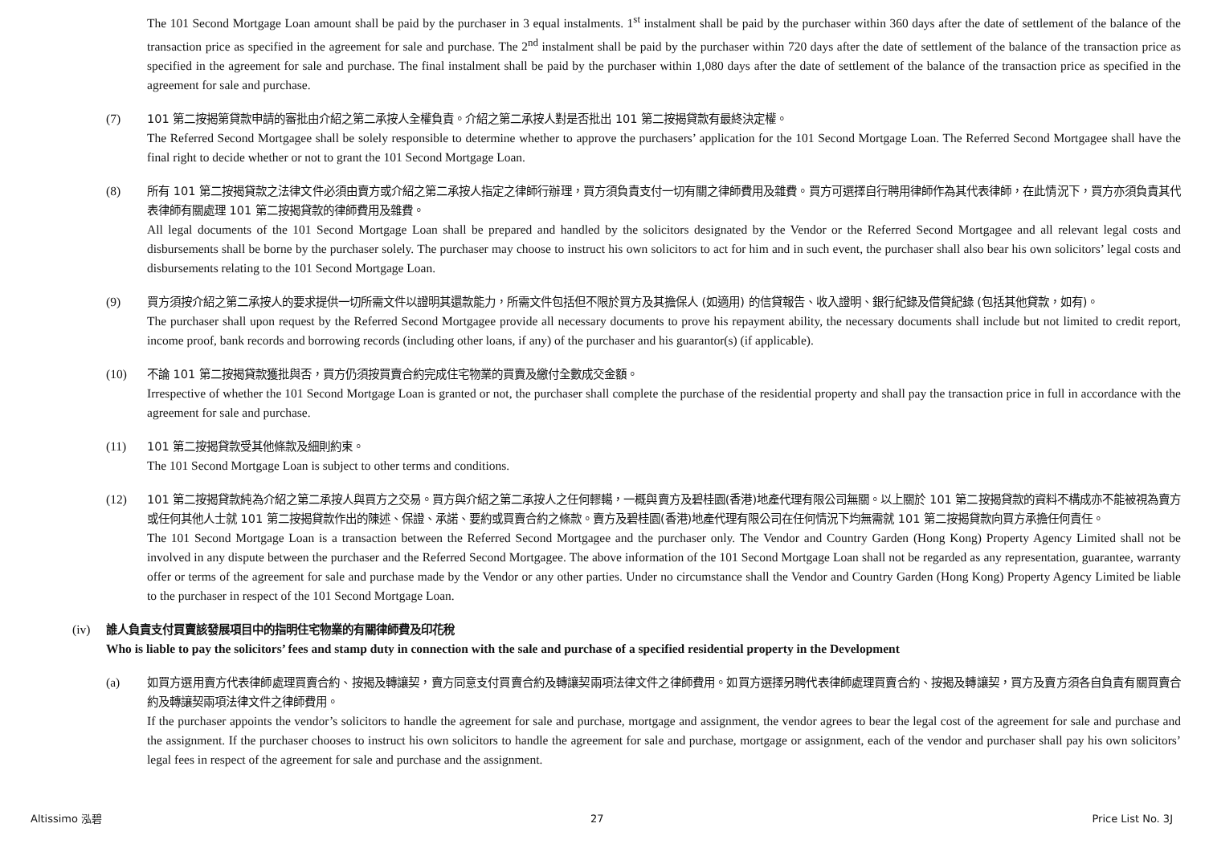The 101 Second Mortgage Loan amount shall be paid by the purchaser in 3 equal instalments. 1<sup>st</sup> instalment shall be paid by the purchaser within 360 days after the date of settlement of the balance of the transaction price as specified in the agreement for sale and purchase. The 2<sup>nd</sup> instalment shall be paid by the purchaser within 720 days after the date of settlement of the balance of the transaction price as specified in the agreement for sale and purchase. The final instalment shall be paid by the purchaser within 1,080 days after the date of settlement of the balance of the transaction price as specified in the agreement for sale and purchase.
(7) 101 第二按揭第貸款申請的審批由介紹之第二承按人全權負責。介紹之第二承按人對是否批出 101 第二按揭貸款有最終決定權。
The Referred Second Mortgagee shall be solely responsible to determine whether to approve the purchasers’ application for the 101 Second Mortgage Loan. The Referred Second Mortgagee shall have the final right to decide whether or not to grant the 101 Second Mortgage Loan.
(8) 所有 101 第二按揭貸款之法律文件必須由賣方或介紹之第二承按人指定之律師行辦理，買方須負責支付一切有關之律師費用及雜費。買方可選擇自行聘用律師作為其代表律師，在此情況下，買方亦須負責其代表律師有關處理 101 第二按揭貸款的律師費用及雜費。
All legal documents of the 101 Second Mortgage Loan shall be prepared and handled by the solicitors designated by the Vendor or the Referred Second Mortgagee and all relevant legal costs and disbursements shall be borne by the purchaser solely. The purchaser may choose to instruct his own solicitors to act for him and in such event, the purchaser shall also bear his own solicitors’ legal costs and disbursements relating to the 101 Second Mortgage Loan.
(9) 買方須按介紹之第二承按人的要求提供一切所需文件以證明其還款能力，所需文件包括但不限於買方及其擔保人 (如適用) 的信貸報告、收入證明、銀行紀錄及借貸紀錄 (包括其他貸款，如有)。
The purchaser shall upon request by the Referred Second Mortgagee provide all necessary documents to prove his repayment ability, the necessary documents shall include but not limited to credit report, income proof, bank records and borrowing records (including other loans, if any) of the purchaser and his guarantor(s) (if applicable).
(10) 不論 101 第二按揭貸款獲批與否，買方仍須按買賣合約完成住宅物業的買賣及繳付全數成交金額。
Irrespective of whether the 101 Second Mortgage Loan is granted or not, the purchaser shall complete the purchase of the residential property and shall pay the transaction price in full in accordance with the agreement for sale and purchase.
(11) 101 第二按揭貸款受其他條款及細則約束。
The 101 Second Mortgage Loan is subject to other terms and conditions.
(12) 101 第二按揭貸款純為介紹之第二承按人與買方之交易。買方與介紹之第二承按人之任何轇轕，一概與賣方及碧桂園(香港)地產代理有限公司無關。以上關於 101 第二按揭貸款的資料不構成亦不能被視為賣方或任何其他人士就 101 第二按揭貸款作出的陳述、保證、承諾、要約或買賣合約之條款。賣方及碧桂園(香港)地產代理有限公司在任何情況下均無需就 101 第二按揭貸款向買方承擔任何責任。
The 101 Second Mortgage Loan is a transaction between the Referred Second Mortgagee and the purchaser only. The Vendor and Country Garden (Hong Kong) Property Agency Limited shall not be involved in any dispute between the purchaser and the Referred Second Mortgagee. The above information of the 101 Second Mortgage Loan shall not be regarded as any representation, guarantee, warranty offer or terms of the agreement for sale and purchase made by the Vendor or any other parties. Under no circumstance shall the Vendor and Country Garden (Hong Kong) Property Agency Limited be liable to the purchaser in respect of the 101 Second Mortgage Loan.
(iv) 誰人負責支付買賣該發展項目中的指明住宅物業的有關律師費及印花稅
Who is liable to pay the solicitors’ fees and stamp duty in connection with the sale and purchase of a specified residential property in the Development
(a) 如買方選用賣方代表律師處理買賣合約、按揭及轉讓契，賣方同意支付買賣合約及轉讓契兩項法律文件之律師費用。如買方選擇另聘代表律師處理買賣合約、按揭及轉讓契，買方及賣方須各自負責有關買賣合約及轉讓契兩項法律文件之律師費用。
If the purchaser appoints the vendor’s solicitors to handle the agreement for sale and purchase, mortgage and assignment, the vendor agrees to bear the legal cost of the agreement for sale and purchase and the assignment. If the purchaser chooses to instruct his own solicitors to handle the agreement for sale and purchase, mortgage or assignment, each of the vendor and purchaser shall pay his own solicitors’ legal fees in respect of the agreement for sale and purchase and the assignment.
Altissimo 泓碧 27 Price List No. 3J